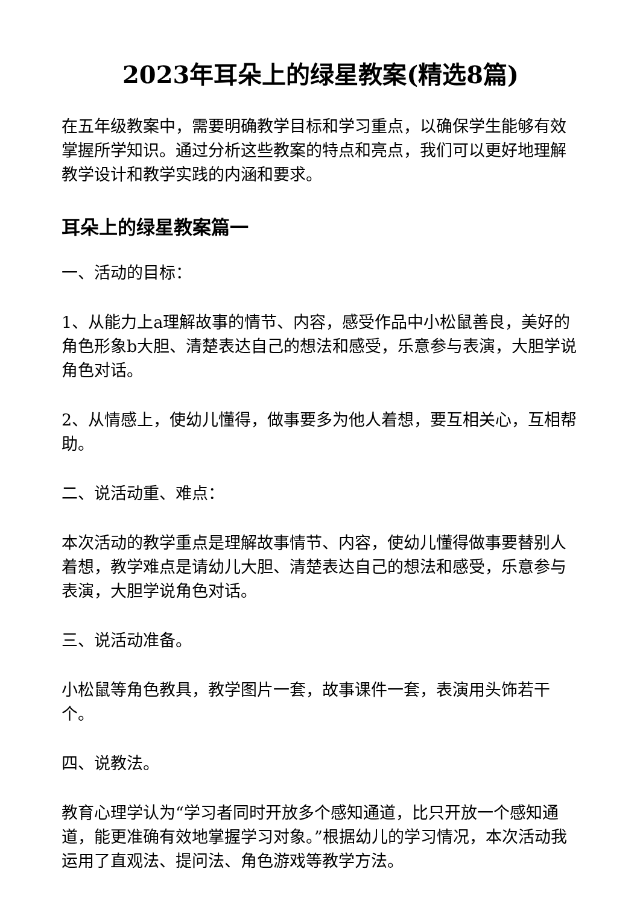2023年耳朵上的绿星教案(精选8篇)
在五年级教案中，需要明确教学目标和学习重点，以确保学生能够有效掌握所学知识。通过分析这些教案的特点和亮点，我们可以更好地理解教学设计和教学实践的内涵和要求。
耳朵上的绿星教案篇一
一、活动的目标：
1、从能力上a理解故事的情节、内容，感受作品中小松鼠善良，美好的角色形象b大胆、清楚表达自己的想法和感受，乐意参与表演，大胆学说角色对话。
2、从情感上，使幼儿懂得，做事要多为他人着想，要互相关心，互相帮助。
二、说活动重、难点：
本次活动的教学重点是理解故事情节、内容，使幼儿懂得做事要替别人着想，教学难点是请幼儿大胆、清楚表达自己的想法和感受，乐意参与表演，大胆学说角色对话。
三、说活动准备。
小松鼠等角色教具，教学图片一套，故事课件一套，表演用头饰若干个。
四、说教法。
教育心理学认为“学习者同时开放多个感知通道，比只开放一个感知通道，能更准确有效地掌握学习对象。”根据幼儿的学习情况，本次活动我运用了直观法、提问法、角色游戏等教学方法。